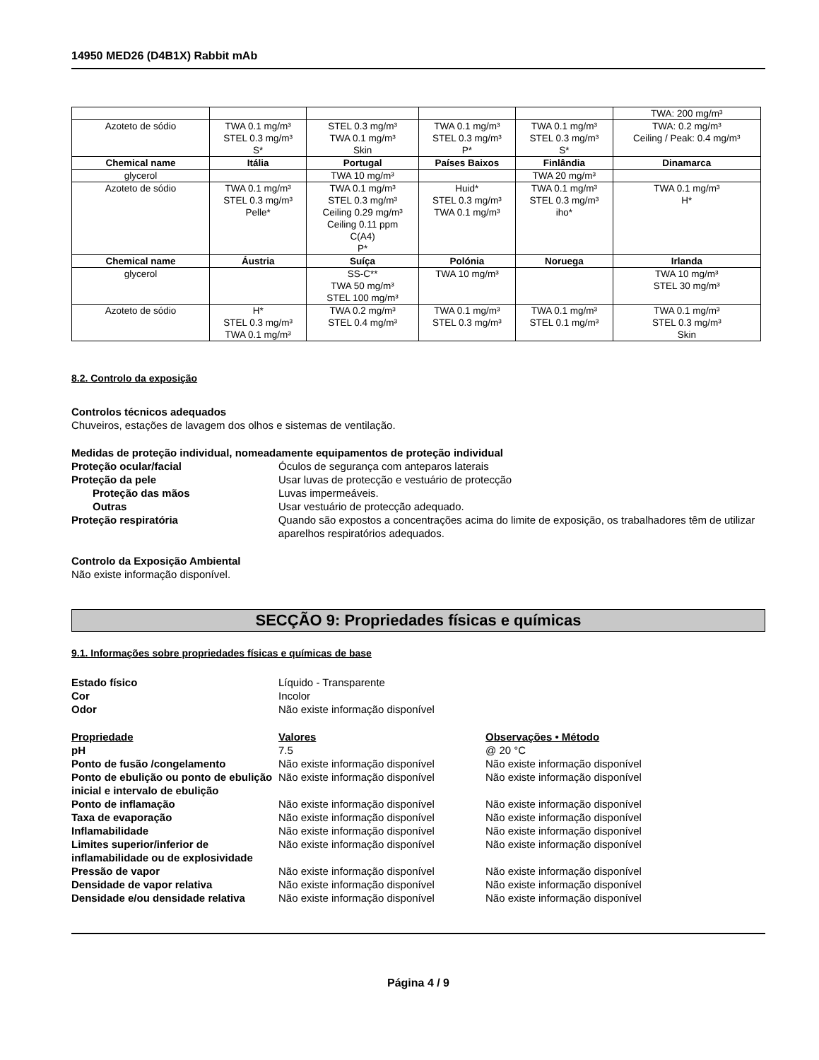14950 MED26 (D4B1X) Rabbit mAb
| | | | | | TWA: 200 mg/m³ |
| Azoteto de sódio | TWA 0.1 mg/m³ STEL 0.3 mg/m³ S* | STEL 0.3 mg/m³ TWA 0.1 mg/m³ Skin | TWA 0.1 mg/m³ STEL 0.3 mg/m³ P* | TWA 0.1 mg/m³ STEL 0.3 mg/m³ S* | TWA: 0.2 mg/m³ Ceiling / Peak: 0.4 mg/m³ |
| Chemical name | Itália | Portugal | Países Baixos | Finlândia | Dinamarca |
| glycerol | | TWA 10 mg/m³ | | TWA 20 mg/m³ | |
| Azoteto de sódio | TWA 0.1 mg/m³ STEL 0.3 mg/m³ Pelle* | TWA 0.1 mg/m³ STEL 0.3 mg/m³ Ceiling 0.29 mg/m³ Ceiling 0.11 ppm C(A4) P* | Huid* STEL 0.3 mg/m³ TWA 0.1 mg/m³ | TWA 0.1 mg/m³ STEL 0.3 mg/m³ iho* | TWA 0.1 mg/m³ H* |
| Chemical name | Áustria | Suíça | Polónia | Noruega | Irlanda |
| glycerol | | SS-C** TWA 50 mg/m³ STEL 100 mg/m³ | TWA 10 mg/m³ | | TWA 10 mg/m³ STEL 30 mg/m³ |
| Azoteto de sódio | H* STEL 0.3 mg/m³ TWA 0.1 mg/m³ | TWA 0.2 mg/m³ STEL 0.4 mg/m³ | TWA 0.1 mg/m³ STEL 0.3 mg/m³ | TWA 0.1 mg/m³ STEL 0.1 mg/m³ | TWA 0.1 mg/m³ STEL 0.3 mg/m³ Skin |
8.2. Controlo da exposição
Controlos técnicos adequados
Chuveiros, estações de lavagem dos olhos e sistemas de ventilação.
Medidas de proteção individual, nomeadamente equipamentos de proteção individual
Proteção ocular/facial Óculos de segurança com anteparos laterais
Proteção da pele Usar luvas de protecção e vestuário de protecção
Proteção das mãos Luvas impermeáveis.
Outras Usar vestuário de protecção adequado.
Proteção respiratória Quando são expostos a concentrações acima do limite de exposição, os trabalhadores têm de utilizar aparelhos respiratórios adequados.
Controlo da Exposição Ambiental
Não existe informação disponível.
SECÇÃO 9: Propriedades físicas e químicas
9.1. Informações sobre propriedades físicas e químicas de base
Estado físico Líquido - Transparente
Cor Incolor
Odor Não existe informação disponível
Propriedade Valores Observações • Método
pH 7.5 @ 20 °C
Ponto de fusão /congelamento Não existe informação disponível Não existe informação disponível
Ponto de ebulição ou ponto de ebulição inicial e intervalo de ebulição
Não existe informação disponível Não existe informação disponível
Ponto de inflamação Não existe informação disponível Não existe informação disponível
Taxa de evaporação Não existe informação disponível Não existe informação disponível
Inflamabilidade Não existe informação disponível Não existe informação disponível
Limites superior/inferior de inflamabilidade ou de explosividade
Não existe informação disponível Não existe informação disponível
Pressão de vapor Não existe informação disponível Não existe informação disponível
Densidade de vapor relativa Não existe informação disponível Não existe informação disponível
Densidade e/ou densidade relativa
Não existe informação disponível Não existe informação disponível
Página 4 / 9